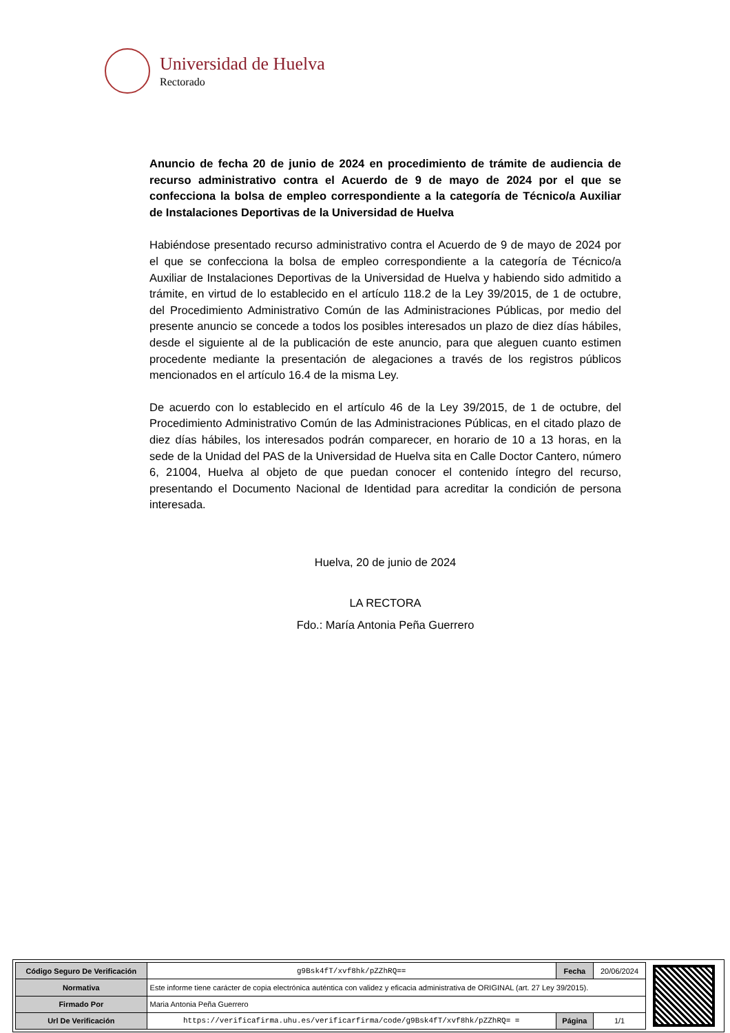Universidad de Huelva
Rectorado
Anuncio de fecha 20 de junio de 2024 en procedimiento de trámite de audiencia de recurso administrativo contra el Acuerdo de 9 de mayo de 2024 por el que se confecciona la bolsa de empleo correspondiente a la categoría de Técnico/a Auxiliar de Instalaciones Deportivas de la Universidad de Huelva
Habiéndose presentado recurso administrativo contra el Acuerdo de 9 de mayo de 2024 por el que se confecciona la bolsa de empleo correspondiente a la categoría de Técnico/a Auxiliar de Instalaciones Deportivas de la Universidad de Huelva y habiendo sido admitido a trámite, en virtud de lo establecido en el artículo 118.2 de la Ley 39/2015, de 1 de octubre, del Procedimiento Administrativo Común de las Administraciones Públicas, por medio del presente anuncio se concede a todos los posibles interesados un plazo de diez días hábiles, desde el siguiente al de la publicación de este anuncio, para que aleguen cuanto estimen procedente mediante la presentación de alegaciones a través de los registros públicos mencionados en el artículo 16.4 de la misma Ley.
De acuerdo con lo establecido en el artículo 46 de la Ley 39/2015, de 1 de octubre, del Procedimiento Administrativo Común de las Administraciones Públicas, en el citado plazo de diez días hábiles, los interesados podrán comparecer, en horario de 10 a 13 horas, en la sede de la Unidad del PAS de la Universidad de Huelva sita en Calle Doctor Cantero, número 6, 21004, Huelva al objeto de que puedan conocer el contenido íntegro del recurso, presentando el Documento Nacional de Identidad para acreditar la condición de persona interesada.
Huelva, 20 de junio de 2024
LA RECTORA
Fdo.: María Antonia Peña Guerrero
| Código Seguro De Verificación | g9Bsk4fT/xvf8hk/pZZhRQ== | Fecha | 20/06/2024 |
| Normativa | Este informe tiene carácter de copia electrónica auténtica con validez y eficacia administrativa de ORIGINAL (art. 27 Ley 39/2015). | | |
| Firmado Por | Maria Antonia Peña Guerrero | | |
| Url De Verificación | https://verificafirma.uhu.es/verificarfirma/code/g9Bsk4fT/xvf8hk/pZZhRQ= = | Página | 1/1 |